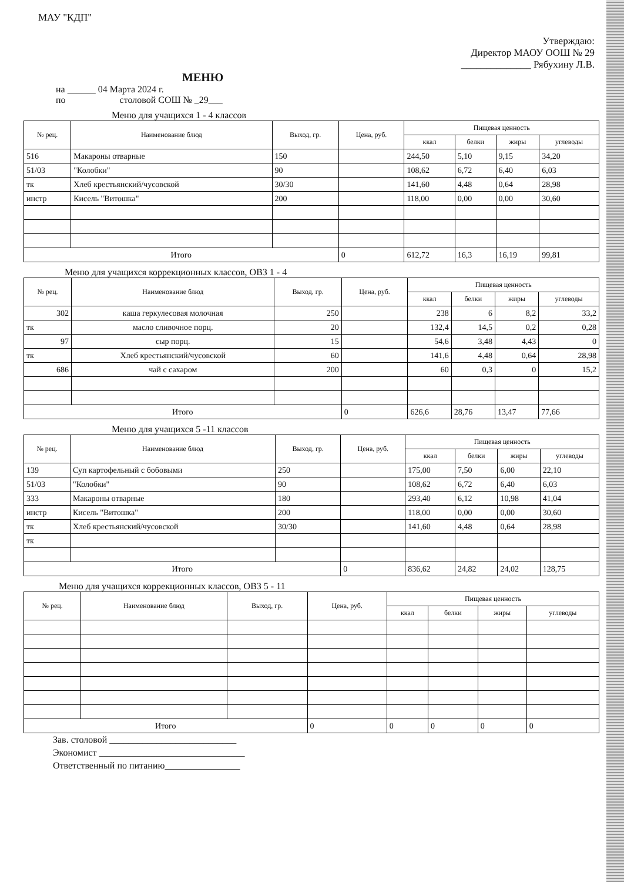МАУ "КДП"
Утверждаю:
Директор МАОУ ООШ № 29
______________ Рябухину Л.В.
МЕНЮ
на ______ 04 Марта 2024 г.
по столовой СОШ № _29___
Меню для учащихся 1 - 4 классов
| № рец. | Наименование блюд | Выход, гр. | Цена, руб. | Пищевая ценность | | | |
| --- | --- | --- | --- | --- | --- | --- | --- |
| | | | | ккал | белки | жиры | углеводы |
| 516 | Макароны отварные | 150 | | 244,50 | 5,10 | 9,15 | 34,20 |
| 51/03 | "Колобки" | 90 | | 108,62 | 6,72 | 6,40 | 6,03 |
| тк | Хлеб крестьянский/чусовской | 30/30 | | 141,60 | 4,48 | 0,64 | 28,98 |
| инстр | Кисель "Витошка" | 200 | | 118,00 | 0,00 | 0,00 | 30,60 |
| Итого | | | 0 | 612,72 | 16,3 | 16,19 | 99,81 |
Меню для учащихся коррекционных классов, ОВЗ 1 - 4
| № рец. | Наименование блюд | Выход, гр. | Цена, руб. | Пищевая ценность | | | |
| --- | --- | --- | --- | --- | --- | --- | --- |
| | | | | ккал | белки | жиры | углеводы |
| 302 | каша геркулесовая молочная | 250 | | 238 | 6 | 8,2 | 33,2 |
| тк | масло сливочное порц. | 20 | | 132,4 | 14,5 | 0,2 | 0,28 |
| 97 | сыр порц. | 15 | | 54,6 | 3,48 | 4,43 | 0 |
| тк | Хлеб крестьянский/чусовской | 60 | | 141,6 | 4,48 | 0,64 | 28,98 |
| 686 | чай с сахаром | 200 | | 60 | 0,3 | 0 | 15,2 |
| Итого | | | 0 | 626,6 | 28,76 | 13,47 | 77,66 |
Меню для учащихся 5 -11 классов
| № рец. | Наименование блюд | Выход, гр. | Цена, руб. | Пищевая ценность | | | |
| --- | --- | --- | --- | --- | --- | --- | --- |
| | | | | ккал | белки | жиры | углеводы |
| 139 | Суп картофельный с бобовыми | 250 | | 175,00 | 7,50 | 6,00 | 22,10 |
| 51/03 | "Колобки" | 90 | | 108,62 | 6,72 | 6,40 | 6,03 |
| 333 | Макароны отварные | 180 | | 293,40 | 6,12 | 10,98 | 41,04 |
| инстр | Кисель "Витошка" | 200 | | 118,00 | 0,00 | 0,00 | 30,60 |
| тк | Хлеб крестьянский/чусовской | 30/30 | | 141,60 | 4,48 | 0,64 | 28,98 |
| тк | | | | | | | |
| Итого | | | 0 | 836,62 | 24,82 | 24,02 | 128,75 |
Меню для учащихся коррекционных классов, ОВЗ 5 - 11
| № рец. | Наименование блюд | Выход, гр. | Цена, руб. | Пищевая ценность | | | |
| --- | --- | --- | --- | --- | --- | --- | --- |
| | | | | ккал | белки | жиры | углеводы |
| Итого | | | 0 | 0 | 0 | 0 | 0 |
Зав. столовой ___________________________
Экономист _______________________________
Ответственный по питанию________________